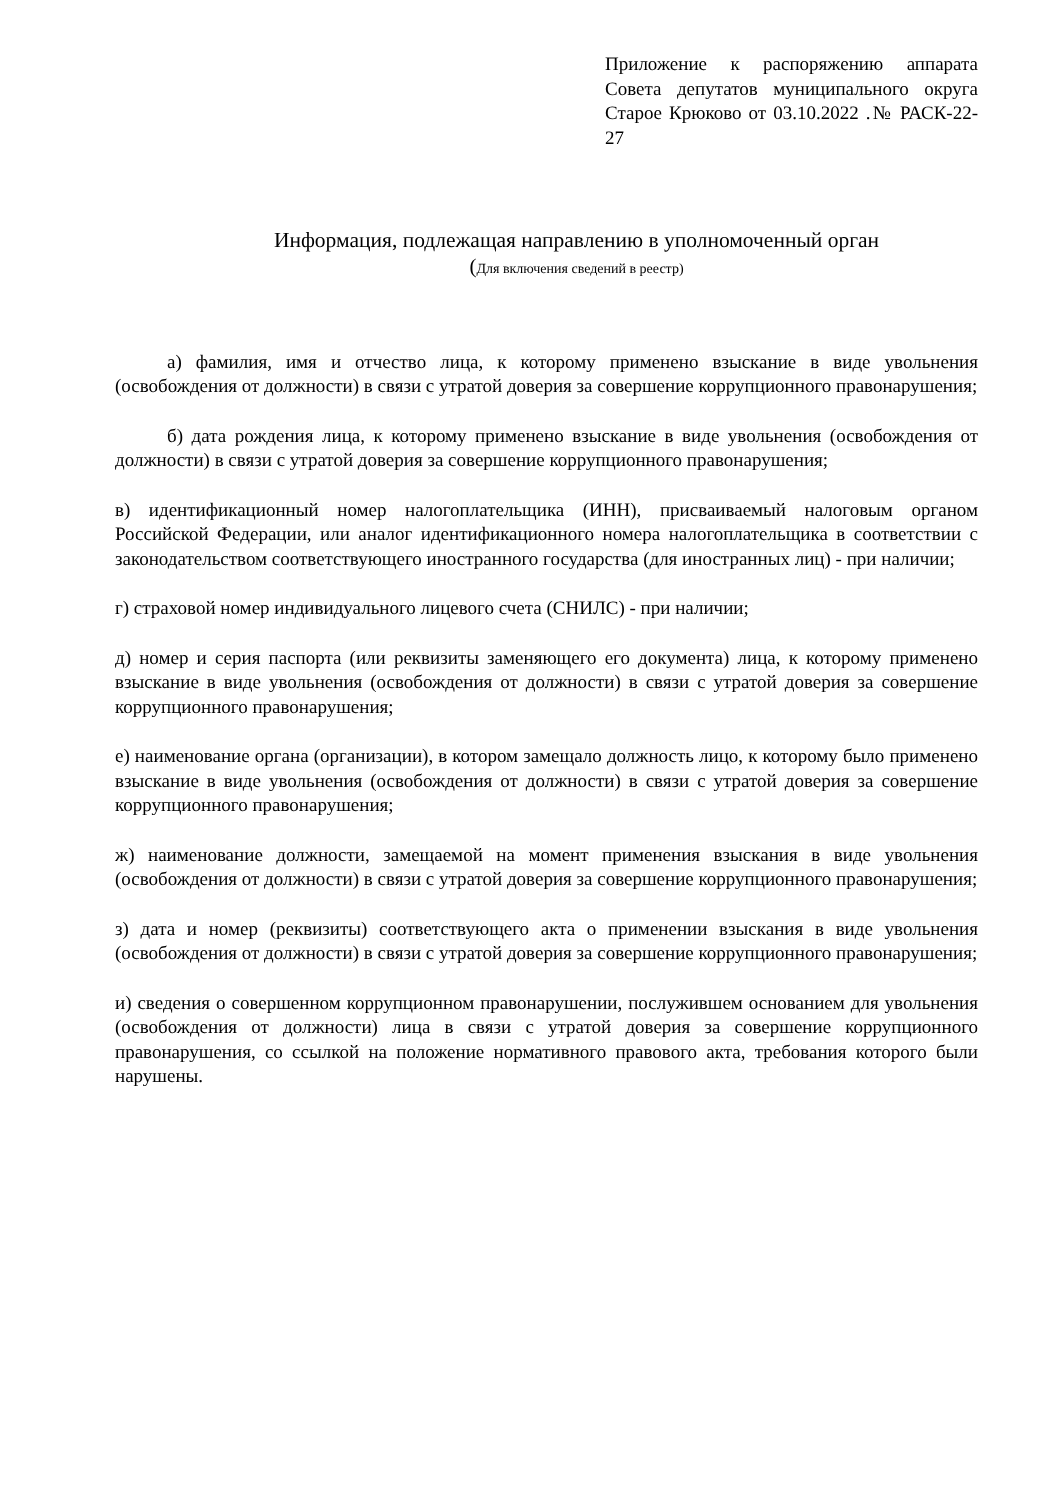Приложение к распоряжению аппарата Совета депутатов муниципального округа Старое Крюково от 03.10.2022 .№ РАСК-22-27
Информация, подлежащая направлению в уполномоченный орган
(Для включения сведений в реестр)
а) фамилия, имя и отчество лица, к которому применено взыскание в виде увольнения (освобождения от должности) в связи с утратой доверия за совершение коррупционного правонарушения;
б) дата рождения лица, к которому применено взыскание в виде увольнения (освобождения от должности) в связи с утратой доверия за совершение коррупционного правонарушения;
в) идентификационный номер налогоплательщика (ИНН), присваиваемый налоговым органом Российской Федерации, или аналог идентификационного номера налогоплательщика в соответствии с законодательством соответствующего иностранного государства (для иностранных лиц) - при наличии;
г) страховой номер индивидуального лицевого счета (СНИЛС) - при наличии;
д) номер и серия паспорта (или реквизиты заменяющего его документа) лица, к которому применено взыскание в виде увольнения (освобождения от должности) в связи с утратой доверия за совершение коррупционного правонарушения;
е) наименование органа (организации), в котором замещало должность лицо, к которому было применено взыскание в виде увольнения (освобождения от должности) в связи с утратой доверия за совершение коррупционного правонарушения;
ж) наименование должности, замещаемой на момент применения взыскания в виде увольнения (освобождения от должности) в связи с утратой доверия за совершение коррупционного правонарушения;
з) дата и номер (реквизиты) соответствующего акта о применении взыскания в виде увольнения (освобождения от должности) в связи с утратой доверия за совершение коррупционного правонарушения;
и) сведения о совершенном коррупционном правонарушении, послужившем основанием для увольнения (освобождения от должности) лица в связи с утратой доверия за совершение коррупционного правонарушения, со ссылкой на положение нормативного правового акта, требования которого были нарушены.